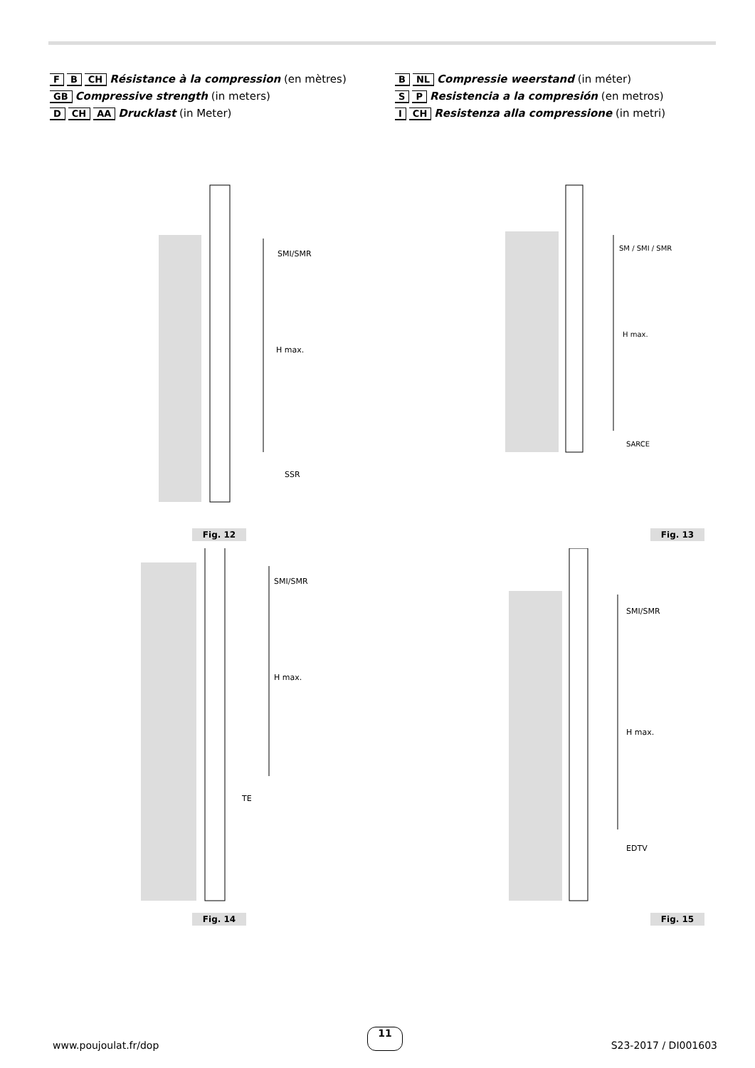F B CH Résistance à la compression (en mètres)
GB Compressive strength (in meters)
D CH AA Drucklast (in Meter)
B NL Compressie weerstand (in méter)
S P Resistencia a la compresión (en metros)
I CH Resistenza alla compressione (in metri)
SMI/SMR
H max.
SSR
Fig. 12
SM / SMI / SMR
H max.
SARCE
Fig. 13
SMI/SMR
H max.
TE
Fig. 14
SMI/SMR
H max.
EDTV
Fig. 15
www.poujoulat.fr/dop 11 S23-2017 / DI001603